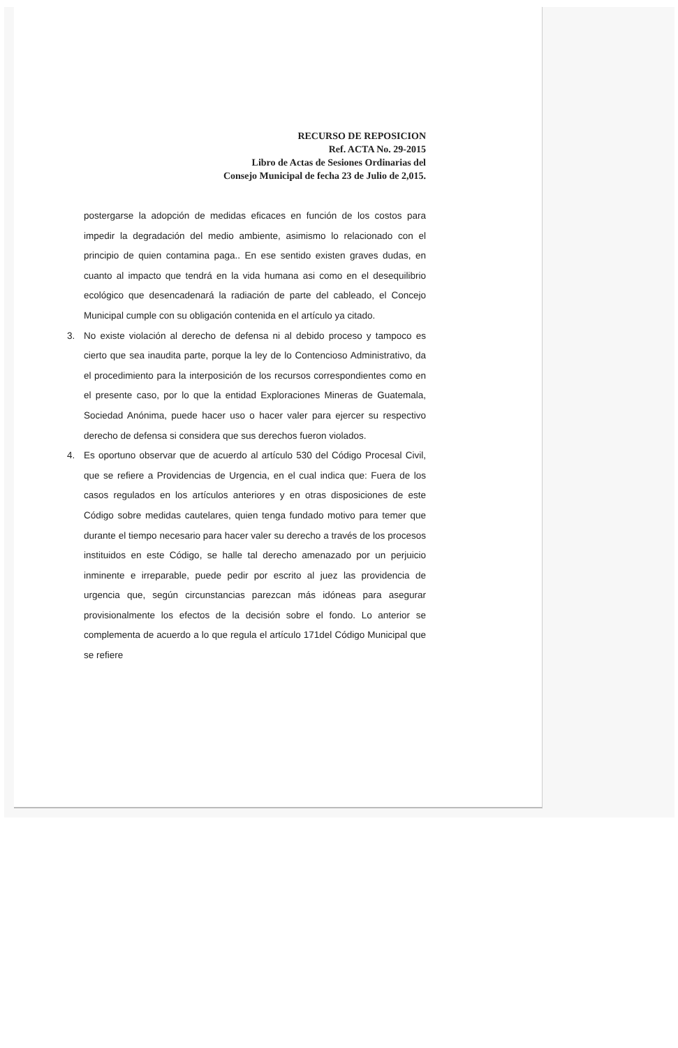RECURSO DE REPOSICION
Ref. ACTA No. 29-2015
Libro de Actas de Sesiones Ordinarias del
Consejo Municipal de fecha 23 de Julio de 2,015.
postergarse la adopción de medidas eficaces en función de los costos para impedir la degradación del medio ambiente, asimismo lo relacionado con el principio de quien contamina paga.. En ese sentido existen graves dudas, en cuanto al impacto que tendrá en la vida humana asi como en el desequilibrio ecológico que desencadenará la radiación de parte del cableado, el Concejo Municipal cumple con su obligación contenida en el artículo ya citado.
3. No existe violación al derecho de defensa ni al debido proceso y tampoco es cierto que sea inaudita parte, porque la ley de lo Contencioso Administrativo, da el procedimiento para la interposición de los recursos correspondientes como en el presente caso, por lo que la entidad Exploraciones Mineras de Guatemala, Sociedad Anónima, puede hacer uso o hacer valer para ejercer su respectivo derecho de defensa si considera que sus derechos fueron violados.
4. Es oportuno observar que de acuerdo al artículo 530 del Código Procesal Civil, que se refiere a Providencias de Urgencia, en el cual indica que: Fuera de los casos regulados en los artículos anteriores y en otras disposiciones de este Código sobre medidas cautelares, quien tenga fundado motivo para temer que durante el tiempo necesario para hacer valer su derecho a través de los procesos instituidos en este Código, se halle tal derecho amenazado por un perjuicio inminente e irreparable, puede pedir por escrito al juez las providencia de urgencia que, según circunstancias parezcan más idóneas para asegurar provisionalmente los efectos de la decisión sobre el fondo. Lo anterior se complementa de acuerdo a lo que regula el artículo 171del Código Municipal que se refiere